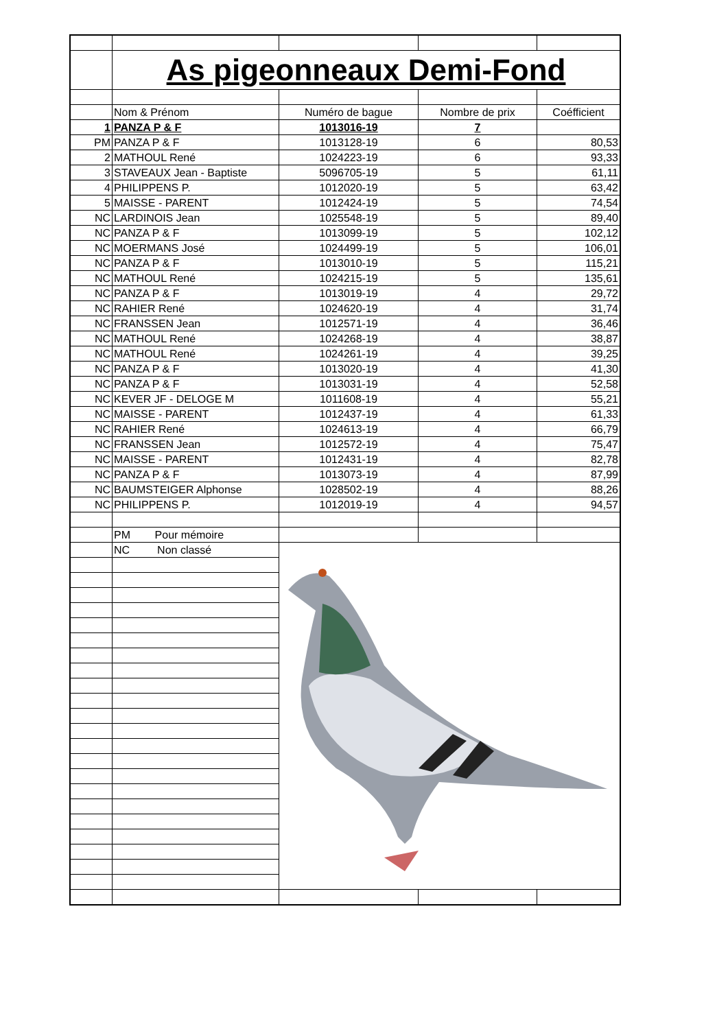| | As pigeonneaux Demi-Fond | | | |
| | Nom & Prénom | Numéro de bague | Nombre de prix | Coéfficient |
| 1 | PANZA P & F | 1013016-19 | 7 | |
| PM | PANZA P & F | 1013128-19 | 6 | 80,53 |
| 2 | MATHOUL René | 1024223-19 | 6 | 93,33 |
| 3 | STAVEAUX Jean - Baptiste | 5096705-19 | 5 | 61,11 |
| 4 | PHILIPPENS P. | 1012020-19 | 5 | 63,42 |
| 5 | MAISSE - PARENT | 1012424-19 | 5 | 74,54 |
| NC | LARDINOIS Jean | 1025548-19 | 5 | 89,40 |
| NC | PANZA P & F | 1013099-19 | 5 | 102,12 |
| NC | MOERMANS José | 1024499-19 | 5 | 106,01 |
| NC | PANZA P & F | 1013010-19 | 5 | 115,21 |
| NC | MATHOUL René | 1024215-19 | 5 | 135,61 |
| NC | PANZA P & F | 1013019-19 | 4 | 29,72 |
| NC | RAHIER René | 1024620-19 | 4 | 31,74 |
| NC | FRANSSEN Jean | 1012571-19 | 4 | 36,46 |
| NC | MATHOUL René | 1024268-19 | 4 | 38,87 |
| NC | MATHOUL René | 1024261-19 | 4 | 39,25 |
| NC | PANZA P & F | 1013020-19 | 4 | 41,30 |
| NC | PANZA P & F | 1013031-19 | 4 | 52,58 |
| NC | KEVER JF - DELOGE M | 1011608-19 | 4 | 55,21 |
| NC | MAISSE - PARENT | 1012437-19 | 4 | 61,33 |
| NC | RAHIER René | 1024613-19 | 4 | 66,79 |
| NC | FRANSSEN Jean | 1012572-19 | 4 | 75,47 |
| NC | MAISSE - PARENT | 1012431-19 | 4 | 82,78 |
| NC | PANZA P & F | 1013073-19 | 4 | 87,99 |
| NC | BAUMSTEIGER Alphonse | 1028502-19 | 4 | 88,26 |
| NC | PHILIPPENS P. | 1012019-19 | 4 | 94,57 |
| | PM Pour mémoire | | | |
| | NC Non classé | | | |